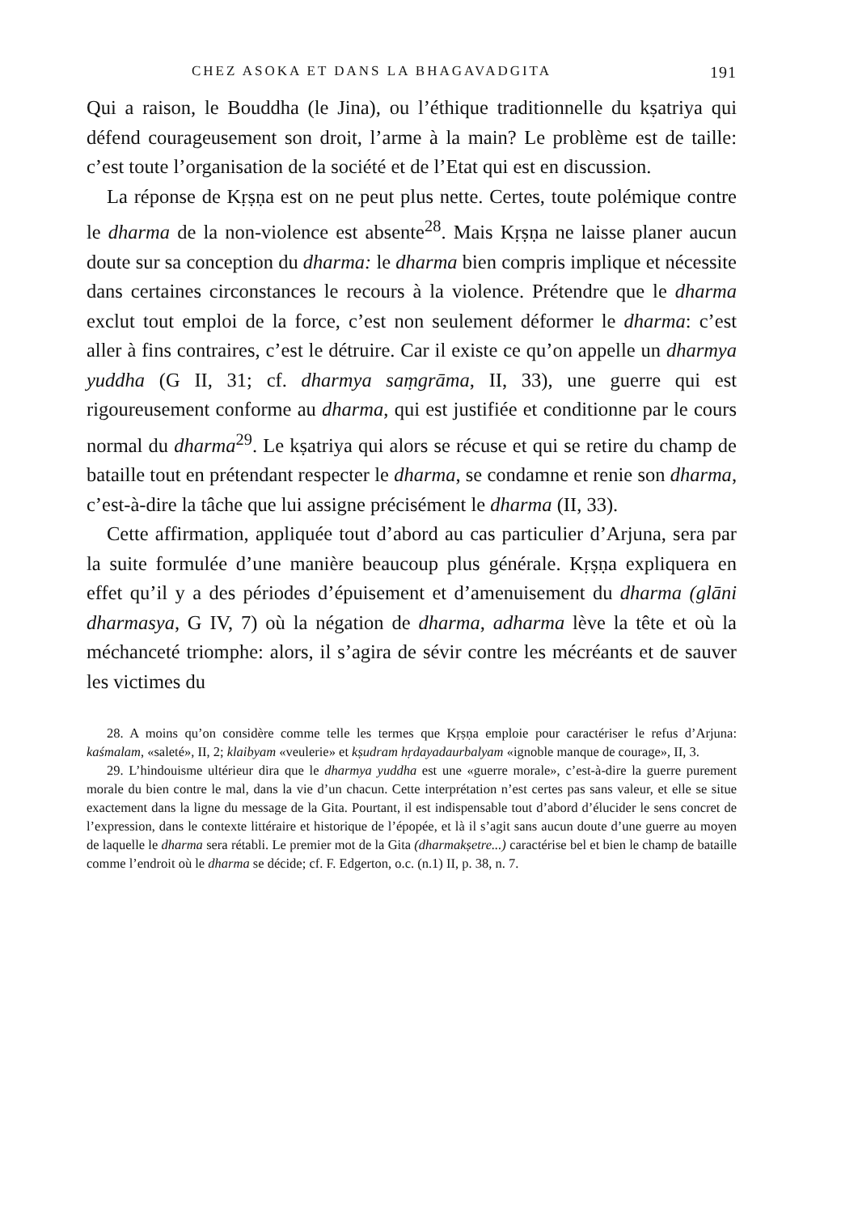CHEZ ASOKA ET DANS LA BHAGAVADGITA 191
Qui a raison, le Bouddha (le Jina), ou l’éthique traditionnelle du kṣatriya qui défend courageusement son droit, l’arme à la main? Le problème est de taille: c’est toute l’organisation de la société et de l’Etat qui est en discussion.
La réponse de Kṛṣṇa est on ne peut plus nette. Certes, toute polémique contre le dharma de la non-violence est absente<sup>28</sup>. Mais Kṛṣṇa ne laisse planer aucun doute sur sa conception du dharma: le dharma bien compris implique et nécessite dans certaines circonstances le recours à la violence. Prétendre que le dharma exclut tout emploi de la force, c’est non seulement déformer le dharma: c’est aller à fins contraires, c’est le détruire. Car il existe ce qu’on appelle un dharmya yuddha (G II, 31; cf. dharmya saṃgrāma, II, 33), une guerre qui est rigoureusement conforme au dharma, qui est justifiée et conditionne par le cours normal du dharma<sup>29</sup>. Le kṣatriya qui alors se récuse et qui se retire du champ de bataille tout en prétendant respecter le dharma, se condamne et renie son dharma, c’est-à-dire la tâche que lui assigne précisément le dharma (II, 33).
Cette affirmation, appliquée tout d’abord au cas particulier d’Arjuna, sera par la suite formulée d’une manière beaucoup plus générale. Kṛṣṇa expliquera en effet qu’il y a des périodes d’épuisement et d’amenuisement du dharma (glāni dharmasya, G IV, 7) où la négation de dharma, adharma lève la tête et où la méchanceté triomphe: alors, il s’agira de sévir contre les mécréants et de sauver les victimes du
28. A moins qu’on considère comme telle les termes que Kṛṣṇa emploie pour caractériser le refus d’Arjuna: kaśmalam, «saleté», II, 2; klaibyam «veulerie» et kṣudram hṛdayadaurbalyam «ignoble manque de courage», II, 3.
29. L’hindouisme ultérieur dira que le dharmya yuddha est une «guerre morale», c’est-à-dire la guerre purement morale du bien contre le mal, dans la vie d’un chacun. Cette interprétation n’est certes pas sans valeur, et elle se situe exactement dans la ligne du message de la Gita. Pourtant, il est indispensable tout d’abord d’élucider le sens concret de l’expression, dans le contexte littéraire et historique de l’épopée, et là il s’agit sans aucun doute d’une guerre au moyen de laquelle le dharma sera rétabli. Le premier mot de la Gita (dharmakṣetre...) caractérise bel et bien le champ de bataille comme l’endroit où le dharma se décide; cf. F. Edgerton, o.c. (n.1) II, p. 38, n. 7.